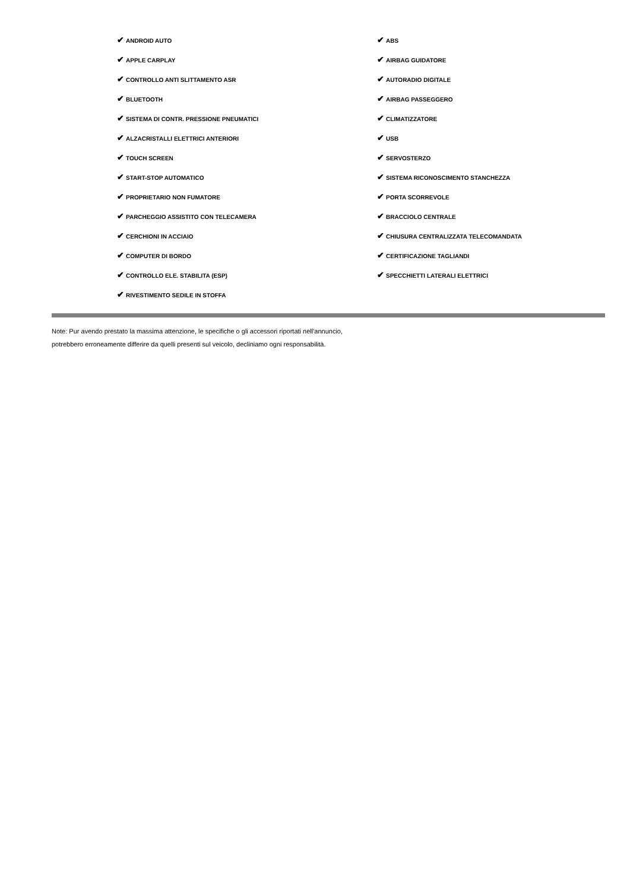✔ ANDROID AUTO
✔ APPLE CARPLAY
✔ CONTROLLO ANTI SLITTAMENTO ASR
✔ BLUETOOTH
✔ SISTEMA DI CONTR. PRESSIONE PNEUMATICI
✔ ALZACRISTALLI ELETTRICI ANTERIORI
✔ TOUCH SCREEN
✔ START-STOP AUTOMATICO
✔ PROPRIETARIO NON FUMATORE
✔ PARCHEGGIO ASSISTITO CON TELECAMERA
✔ CERCHIONI IN ACCIAIO
✔ COMPUTER DI BORDO
✔ CONTROLLO ELE. STABILITA (ESP)
✔ RIVESTIMENTO SEDILE IN STOFFA
✔ ABS
✔ AIRBAG GUIDATORE
✔ AUTORADIO DIGITALE
✔ AIRBAG PASSEGGERO
✔ CLIMATIZZATORE
✔ USB
✔ SERVOSTERZO
✔ SISTEMA RICONOSCIMENTO STANCHEZZA
✔ PORTA SCORREVOLE
✔ BRACCIOLO CENTRALE
✔ CHIUSURA CENTRALIZZATA TELECOMANDATA
✔ CERTIFICAZIONE TAGLIANDI
✔ SPECCHIETTI LATERALI ELETTRICI
Note: Pur avendo prestato la massima attenzione, le specifiche o gli accessori riportati nell'annuncio,
potrebbero erroneamente differire da quelli presenti sul veicolo, decliniamo ogni responsabilità.